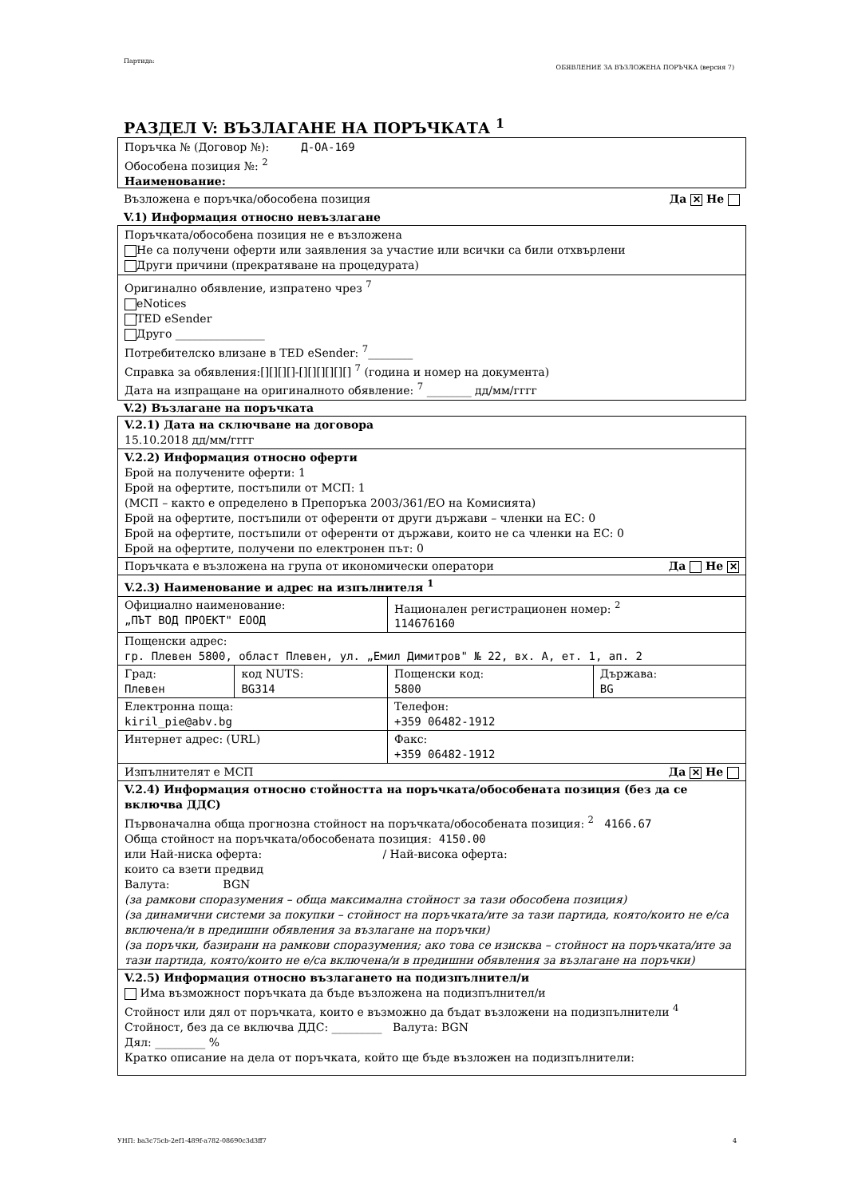Партида:
ОБЯВЛЕНИЕ ЗА ВЪЗЛОЖЕНА ПОРЪЧКА (версия 7)
РАЗДЕЛ V: ВЪЗЛАГАНЕ НА ПОРЪЧКАТА <sup>1</sup>
Поръчка № (Договор №): Д-ОА-169
Обособена позиция №: <sup>2</sup>
Наименование:
Възложена е поръчка/обособена позиция Да ✕ Не
V.1) Информация относно невъзлагане
Поръчката/обособена позиция не е възложена
Не са получени оферти или заявления за участие или всички са били отхвърлени
Други причини (прекратяване на процедурата)
Оригинално обявление, изпратено чрез <sup>7</sup>
eNotices
TED eSender
Друго ________________
Потребителско влизане в TED eSender: <sup>7</sup>________
Справка за обявления:[][][][]-[][][][][][] <sup>7</sup> (година и номер на документа)
Дата на изпращане на оригиналното обявление: <sup>7</sup> ________ дд/мм/гггг
V.2) Възлагане на поръчката
| V.2.1) Дата на сключване на договора 15.10.2018 дд/мм/гггг | | | |
| V.2.2) Информация относно оферти Брой на получените оферти: 1 Брой на офертите, постъпили от МСП: 1 (МСП – както е определено в Препоръка 2003/361/ЕО на Комисията) Брой на офертите, постъпили от оференти от други държави – членки на ЕС: 0 Брой на офертите, постъпили от оференти от държави, които не са членки на ЕС: 0 Брой на офертите, получени по електронен път: 0 | | | |
| Поръчката е възложена на група от икономически оператори Да Не ✕ | | | |
| V.2.3) Наименование и адрес на изпълнителя <sup>1</sup> | | | |
| Официално наименование: „ПЪТ ВОД ПРОЕКТ" ЕООД | | Национален регистрационен номер: <sup>2</sup> 114676160 | |
| Пощенски адрес: гр. Плевен 5800, област Плевен, ул. „Емил Димитров" № 22, вх. А, ет. 1, ап. 2 | | | |
| Град: Плевен | код NUTS: BG314 | Пощенски код: 5800 | Държава: BG |
| Електронна поща: kiril_pie@abv.bg | | Телефон: +359 06482-1912 | |
| Интернет адрес: (URL) | | Факс: +359 06482-1912 | |
| Изпълнителят е МСП Да ✕ Не | | | |
| V.2.4) Информация относно стойността на поръчката/обособената позиция (без да се включва ДДС) Първоначална обща прогнозна стойност на поръчката/обособената позиция: <sup>2</sup> 4166.67 Обща стойност на поръчката/обособената позиция: 4150.00 или Най-ниска оферта: / Най-висока оферта: които са взети предвид Валута: BGN (за рамкови споразумения – обща максимална стойност за тази обособена позиция) (за динамични системи за покупки – стойност на поръчката/ите за тази партида, която/които не е/са включена/и в предишни обявления за възлагане на поръчки) (за поръчки, базирани на рамкови споразумения; ако това се изисква – стойност на поръчката/ите за тази партида, която/които не е/са включена/и в предишни обявления за възлагане на поръчки) | | | |
| V.2.5) Информация относно възлагането на подизпълнител/и Има възможност поръчката да бъде възложена на подизпълнител/и Стойност или дял от поръчката, които е възможно да бъдат възложени на подизпълнители <sup>4</sup> Стойност, без да се включва ДДС: _________ Валута: BGN Дял: _________ % Кратко описание на дела от поръчката, който ще бъде възложен на подизпълнители: | | | |
УНП: ba3c75cb-2ef1-489f-a782-08690c3d3ff7
4